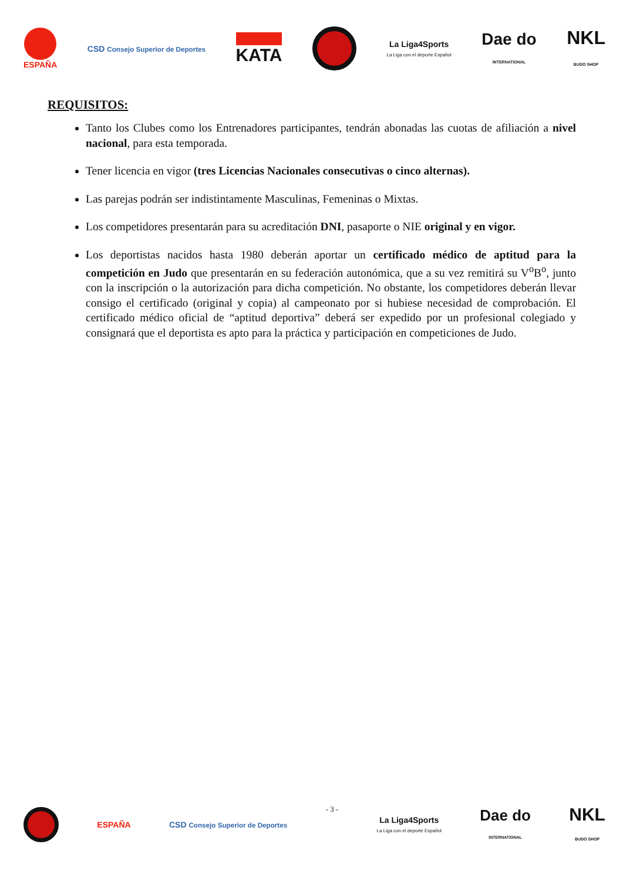ESPAÑA
CSD Consejo Superior de Deportes
KATA
La Liga4Sports
La Liga con el deporte Español
Dae do
INTERNATIONAL
NKL
BUDO SHOP
REQUISITOS:
Tanto los Clubes como los Entrenadores participantes, tendrán abonadas las cuotas de afiliación a nivel nacional, para esta temporada.
Tener licencia en vigor (tres Licencias Nacionales consecutivas o cinco alternas).
Las parejas podrán ser indistintamente Masculinas, Femeninas o Mixtas.
Los competidores presentarán para su acreditación DNI, pasaporte o NIE original y en vigor.
Los deportistas nacidos hasta 1980 deberán aportar un certificado médico de aptitud para la competición en Judo que presentarán en su federación autonómica, que a su vez remitirá su V<sup>o</sup>B<sup>o</sup>, junto con la inscripción o la autorización para dicha competición. No obstante, los competidores deberán llevar consigo el certificado (original y copia) al campeonato por si hubiese necesidad de comprobación. El certificado médico oficial de “aptitud deportiva” deberá ser expedido por un profesional colegiado y consignará que el deportista es apto para la práctica y participación en competiciones de Judo.
ESPAÑA
CSD Consejo Superior de Deportes
- 3 -
La Liga4Sports
La Liga con el deporte Español
Dae do
INTERNATIONAL
NKL
BUDO SHOP